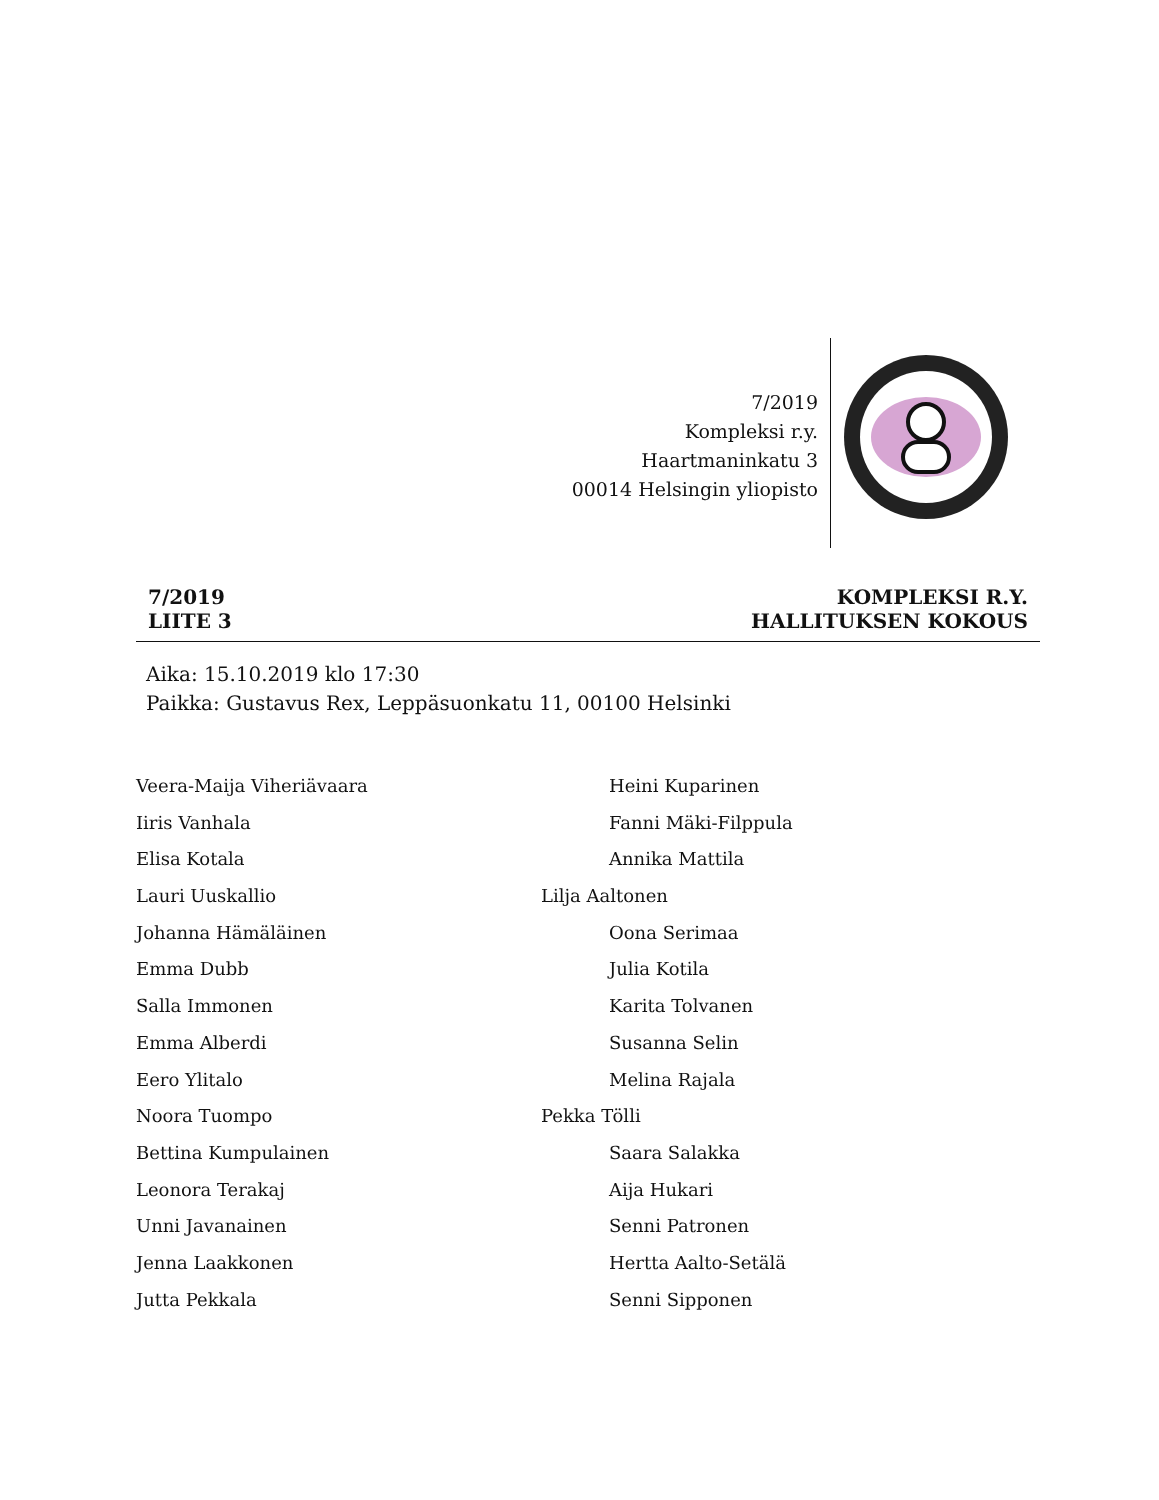7/2019
Kompleksi r.y.
Haartmaninkatu 3
00014 Helsingin yliopisto
7/2019
LIITE 3
KOMPLEKSI R.Y.
HALLITUKSEN KOKOUS
Aika: 15.10.2019 klo 17:30
Paikka: Gustavus Rex, Leppäsuonkatu 11, 00100 Helsinki
Veera-Maija Viheriävaara Heini Kuparinen
Iiris Vanhala Fanni Mäki-Filppula
Elisa Kotala Annika Mattila
Lauri Uuskallio Lilja Aaltonen
Johanna Hämäläinen Oona Serimaa
Emma Dubb Julia Kotila
Salla Immonen Karita Tolvanen
Emma Alberdi Susanna Selin
Eero Ylitalo Melina Rajala
Noora Tuompo Pekka Tölli
Bettina Kumpulainen Saara Salakka
Leonora Terakaj Aija Hukari
Unni Javanainen Senni Patronen
Jenna Laakkonen Hertta Aalto-Setälä
Jutta Pekkala Senni Sipponen